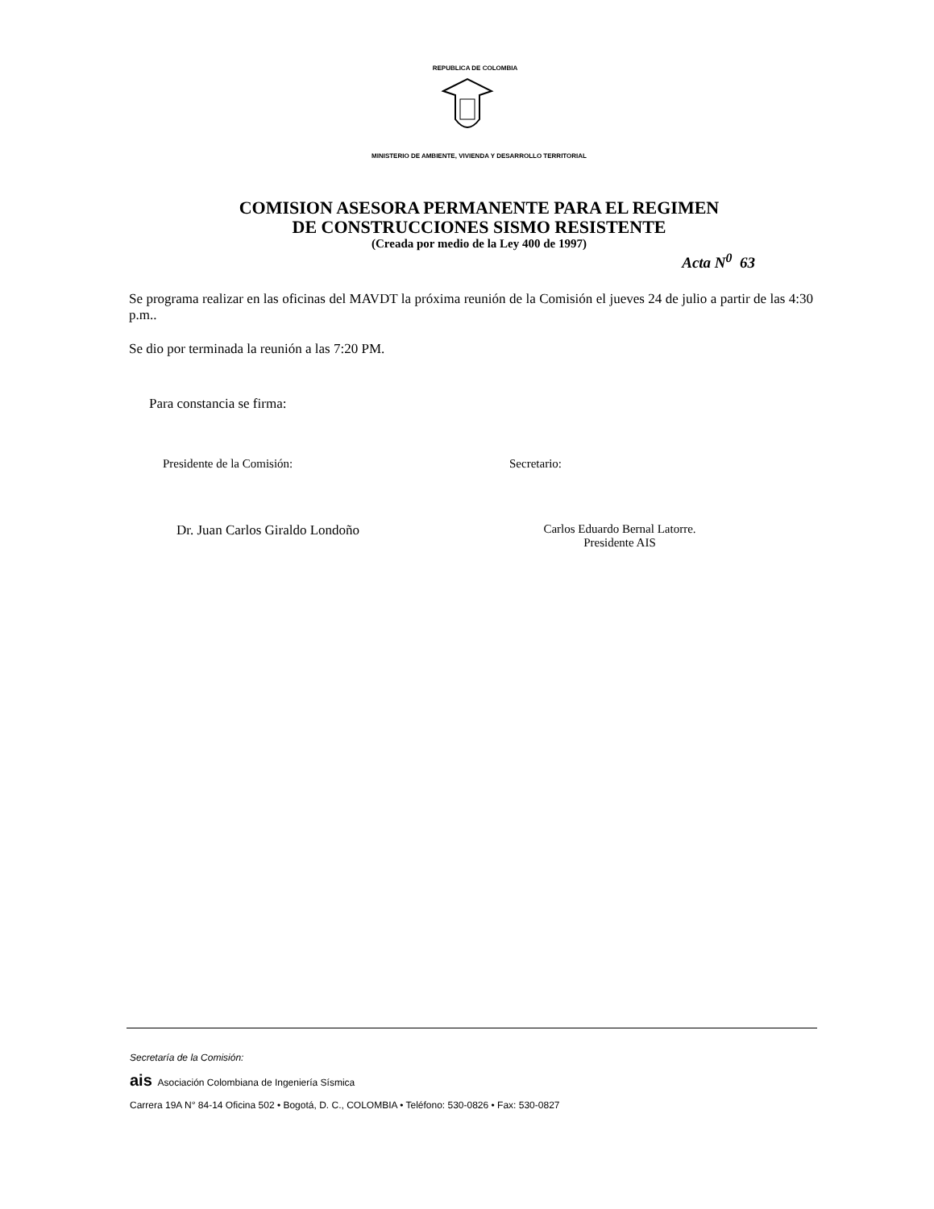REPUBLICA DE COLOMBIA
MINISTERIO DE AMBIENTE, VIVIENDA Y DESARROLLO TERRITORIAL
COMISION ASESORA PERMANENTE PARA EL REGIMEN
DE CONSTRUCCIONES SISMO RESISTENTE
(Creada por medio de la Ley 400 de 1997)
Acta N<sup>0</sup> 63
Se programa realizar en las oficinas del MAVDT la próxima reunión de la Comisión el jueves 24 de julio a partir de las 4:30 p.m..
Se dio por terminada la reunión a las 7:20 PM.
Para constancia se firma:
Presidente de la Comisión: Secretario:
Dr. Juan Carlos Giraldo Londoño Carlos Eduardo Bernal Latorre.
Presidente AIS
Secretaría de la Comisión:
ais Asociación Colombiana de Ingeniería Sísmica
Carrera 19A N° 84-14 Oficina 502 • Bogotá, D. C., COLOMBIA • Teléfono: 530-0826 • Fax: 530-0827